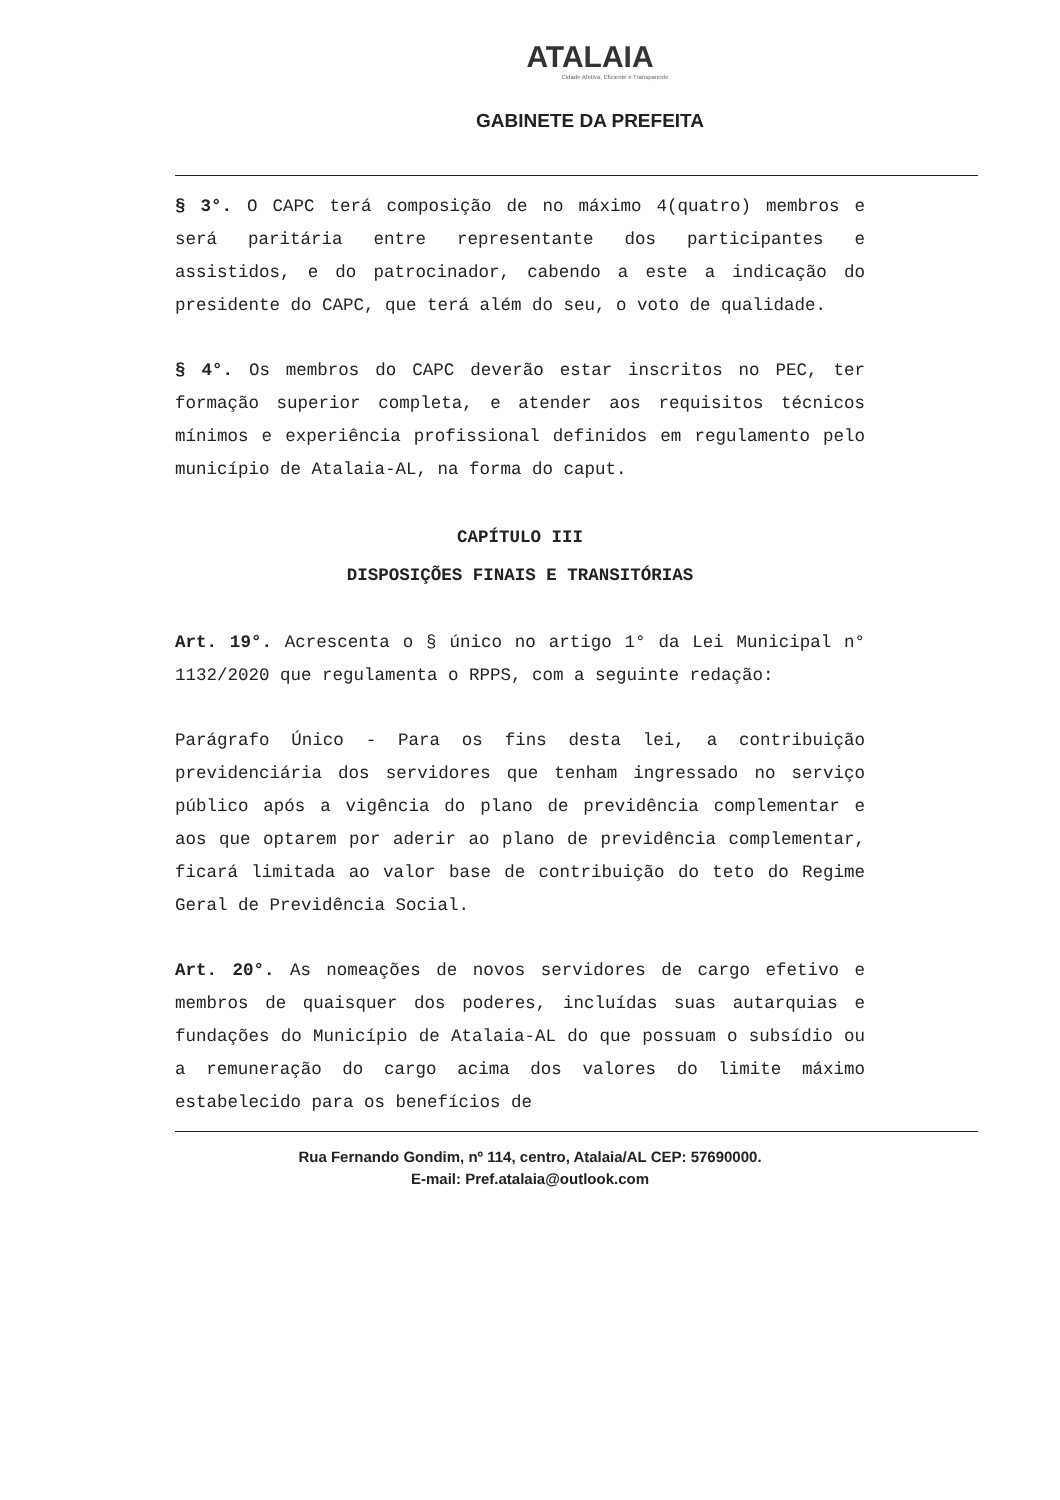ATALAIA
Cidade Afetiva, Eficiente e Transparente
GABINETE DA PREFEITA
§ 3°. O CAPC terá composição de no máximo 4(quatro) membros e será paritária entre representante dos participantes e assistidos, e do patrocinador, cabendo a este a indicação do presidente do CAPC, que terá além do seu, o voto de qualidade.
§ 4°. Os membros do CAPC deverão estar inscritos no PEC, ter formação superior completa, e atender aos requisitos técnicos mínimos e experiência profissional definidos em regulamento pelo município de Atalaia-AL, na forma do caput.
CAPÍTULO III
DISPOSIÇÕES FINAIS E TRANSITÓRIAS
Art. 19°. Acrescenta o § único no artigo 1° da Lei Municipal n° 1132/2020 que regulamenta o RPPS, com a seguinte redação:
Parágrafo Único - Para os fins desta lei, a contribuição previdenciária dos servidores que tenham ingressado no serviço público após a vigência do plano de previdência complementar e aos que optarem por aderir ao plano de previdência complementar, ficará limitada ao valor base de contribuição do teto do Regime Geral de Previdência Social.
Art. 20°. As nomeações de novos servidores de cargo efetivo e membros de quaisquer dos poderes, incluídas suas autarquias e fundações do Município de Atalaia-AL do que possuam o subsídio ou a remuneração do cargo acima dos valores do limite máximo estabelecido para os benefícios de
Rua Fernando Gondim, nº 114, centro, Atalaia/AL CEP: 57690000.
E-mail: Pref.atalaia@outlook.com